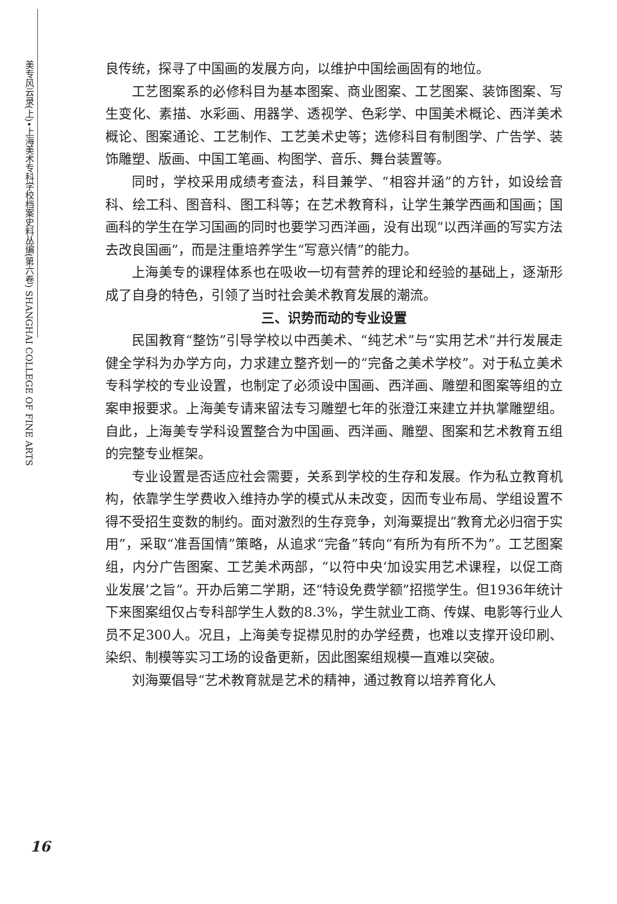美专风云录(上)•上海美术专科学校档案史料丛编(第六卷) SHANGHAI COLLEGE OF FINE ARTS
良传统，探寻了中国画的发展方向，以维护中国绘画固有的地位。
工艺图案系的必修科目为基本图案、商业图案、工艺图案、装饰图案、写生变化、素描、水彩画、用器学、透视学、色彩学、中国美术概论、西洋美术概论、图案通论、工艺制作、工艺美术史等；选修科目有制图学、广告学、装饰雕塑、版画、中国工笔画、构图学、音乐、舞台装置等。
同时，学校采用成绩考查法，科目兼学、“相容并涵”的方针，如设绘音科、绘工科、图音科、图工科等；在艺术教育科，让学生兼学西画和国画；国画科的学生在学习国画的同时也要学习西洋画，没有出现“以西洋画的写实方法去改良国画”，而是注重培养学生“写意兴情”的能力。
上海美专的课程体系也在吸收一切有营养的理论和经验的基础上，逐渐形成了自身的特色，引领了当时社会美术教育发展的潮流。
三、识势而动的专业设置
民国教育“整饬”引导学校以中西美术、“纯艺术”与“实用艺术”并行发展走健全学科为办学方向，力求建立整齐划一的“完备之美术学校”。对于私立美术专科学校的专业设置，也制定了必须设中国画、西洋画、雕塑和图案等组的立案申报要求。上海美专请来留法专习雕塑七年的张澄江来建立并执掌雕塑组。自此，上海美专学科设置整合为中国画、西洋画、雕塑、图案和艺术教育五组的完整专业框架。
专业设置是否适应社会需要，关系到学校的生存和发展。作为私立教育机构，依靠学生学费收入维持办学的模式从未改变，因而专业布局、学组设置不得不受招生变数的制约。面对激烈的生存竞争，刘海粟提出“教育尤必归宿于实用”，采取“准吾国情”策略，从追求“完备”转向“有所为有所不为”。工艺图案组，内分广告图案、工艺美术两部，“以符中央‘加设实用艺术课程，以促工商业发展’之旨”。开办后第二学期，还“特设免费学额”招揽学生。但1936年统计下来图案组仅占专科部学生人数的8.3%，学生就业工商、传媒、电影等行业人员不足300人。况且，上海美专捉襟见肘的办学经费，也难以支撑开设印刷、染织、制模等实习工场的设备更新，因此图案组规模一直难以突破。
刘海粟倡导“艺术教育就是艺术的精神，通过教育以培养育化人
16